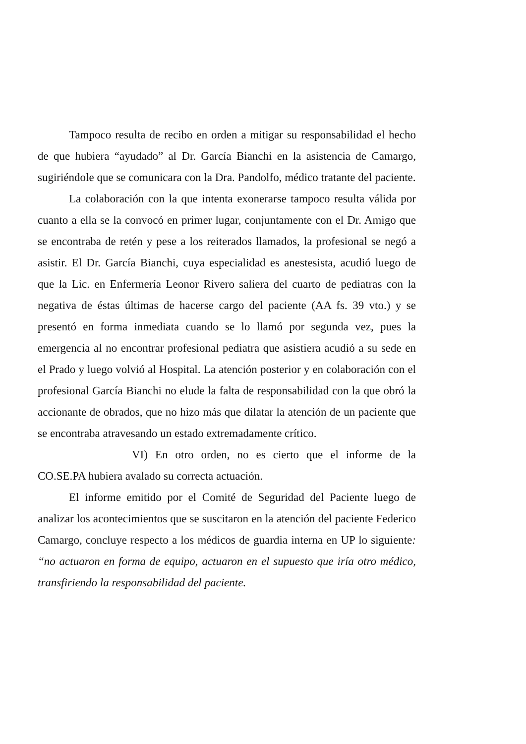Tampoco resulta de recibo en orden a mitigar su responsabilidad el hecho de que hubiera “ayudado” al Dr. García Bianchi en la asistencia de Camargo, sugiriéndole que se comunicara con la Dra. Pandolfo, médico tratante del paciente.
La colaboración con la que intenta exonerarse tampoco resulta válida por cuanto a ella se la convocó en primer lugar, conjuntamente con el Dr. Amigo que se encontraba de retén y pese a los reiterados llamados, la profesional se negó a asistir. El Dr. García Bianchi, cuya especialidad es anestesista, acudió luego de que la Lic. en Enfermería Leonor Rivero saliera del cuarto de pediatras con la negativa de éstas últimas de hacerse cargo del paciente (AA fs. 39 vto.) y se presentó en forma inmediata cuando se lo llamó por segunda vez, pues la emergencia al no encontrar profesional pediatra que asistiera acudió a su sede en el Prado y luego volvió al Hospital. La atención posterior y en colaboración con el profesional García Bianchi no elude la falta de responsabilidad con la que obró la accionante de obrados, que no hizo más que dilatar la atención de un paciente que se encontraba atravesando un estado extremadamente crítico.
VI) En otro orden, no es cierto que el informe de la CO.SE.PA hubiera avalado su correcta actuación.
El informe emitido por el Comité de Seguridad del Paciente luego de analizar los acontecimientos que se suscitaron en la atención del paciente Federico Camargo, concluye respecto a los médicos de guardia interna en UP lo siguiente: “no actuaron en forma de equipo, actuaron en el supuesto que iría otro médico, transfiriendo la responsabilidad del paciente.